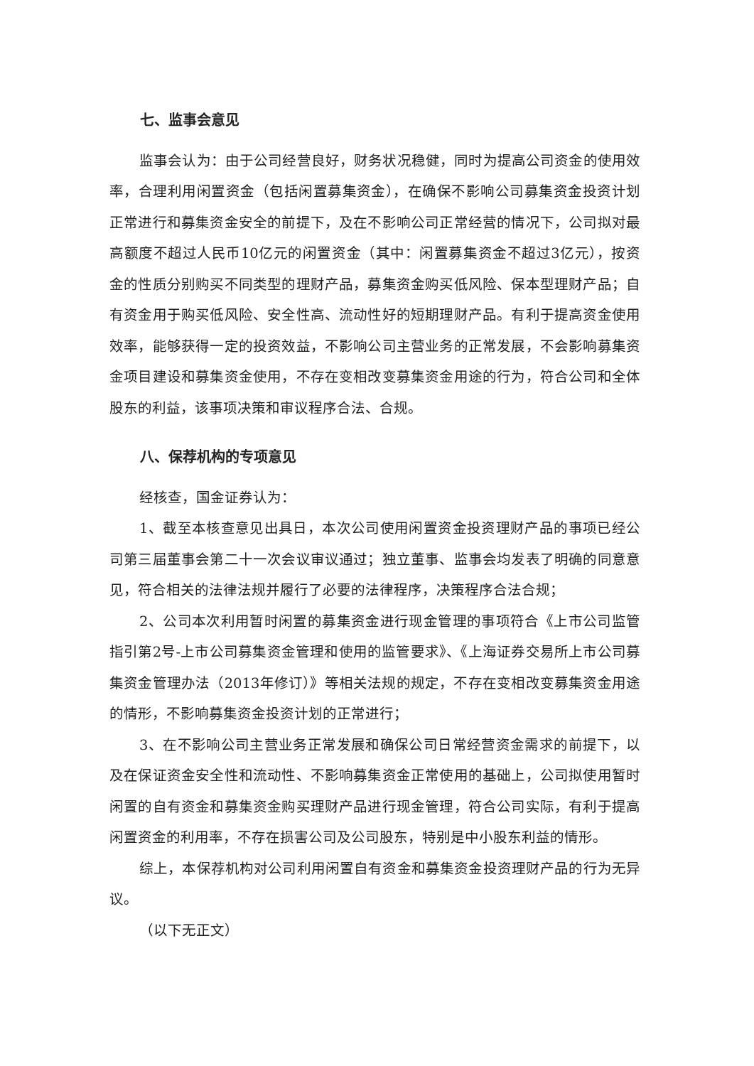七、监事会意见
监事会认为：由于公司经营良好，财务状况稳健，同时为提高公司资金的使用效率，合理利用闲置资金（包括闲置募集资金），在确保不影响公司募集资金投资计划正常进行和募集资金安全的前提下，及在不影响公司正常经营的情况下，公司拟对最高额度不超过人民币10亿元的闲置资金（其中：闲置募集资金不超过3亿元），按资金的性质分别购买不同类型的理财产品，募集资金购买低风险、保本型理财产品；自有资金用于购买低风险、安全性高、流动性好的短期理财产品。有利于提高资金使用效率，能够获得一定的投资效益，不影响公司主营业务的正常发展，不会影响募集资金项目建设和募集资金使用，不存在变相改变募集资金用途的行为，符合公司和全体股东的利益，该事项决策和审议程序合法、合规。
八、保荐机构的专项意见
经核查，国金证券认为：
1、截至本核查意见出具日，本次公司使用闲置资金投资理财产品的事项已经公司第三届董事会第二十一次会议审议通过；独立董事、监事会均发表了明确的同意意见，符合相关的法律法规并履行了必要的法律程序，决策程序合法合规；
2、公司本次利用暂时闲置的募集资金进行现金管理的事项符合《上市公司监管指引第2号-上市公司募集资金管理和使用的监管要求》、《上海证券交易所上市公司募集资金管理办法（2013年修订）》等相关法规的规定，不存在变相改变募集资金用途的情形，不影响募集资金投资计划的正常进行；
3、在不影响公司主营业务正常发展和确保公司日常经营资金需求的前提下，以及在保证资金安全性和流动性、不影响募集资金正常使用的基础上，公司拟使用暂时闲置的自有资金和募集资金购买理财产品进行现金管理，符合公司实际，有利于提高闲置资金的利用率，不存在损害公司及公司股东，特别是中小股东利益的情形。
综上，本保荐机构对公司利用闲置自有资金和募集资金投资理财产品的行为无异议。
（以下无正文）